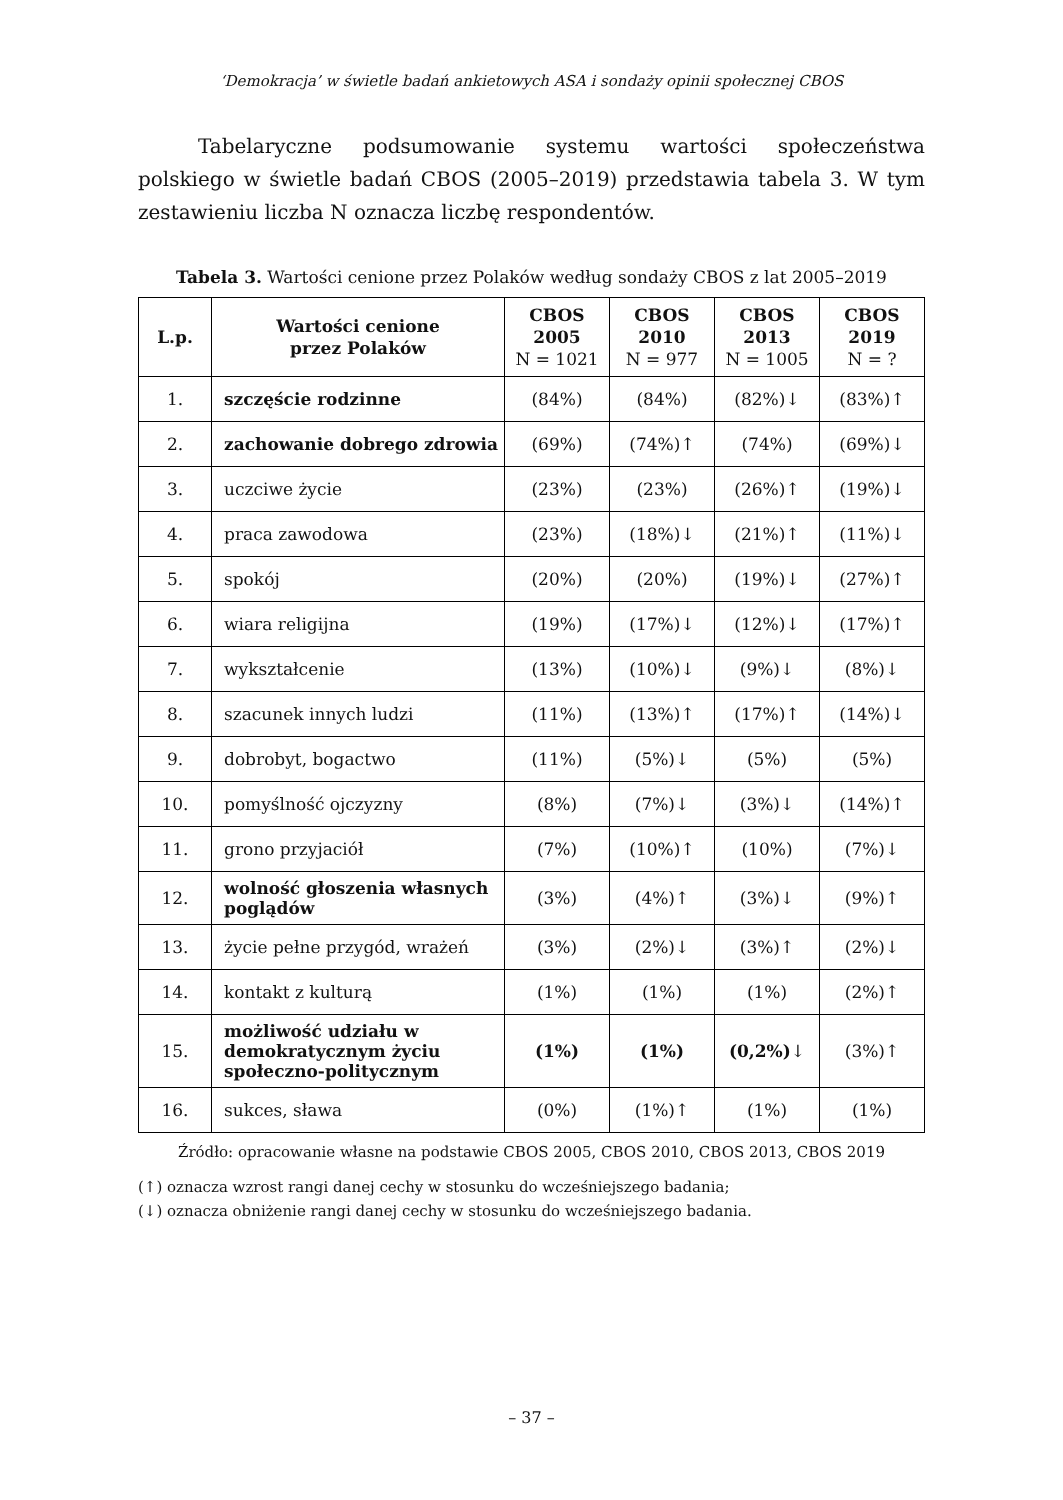‘Demokracja’ w świetle badań ankietowych ASA i sondaży opinii społecznej CBOS
Tabelaryczne podsumowanie systemu wartości społeczeństwa polskiego w świetle badań CBOS (2005–2019) przedstawia tabela 3. W tym zestawieniu liczba N oznacza liczbę respondentów.
Tabela 3. Wartości cenione przez Polaków według sondaży CBOS z lat 2005–2019
| L.p. | Wartości cenione przez Polaków | CBOS 2005 N = 1021 | CBOS 2010 N = 977 | CBOS 2013 N = 1005 | CBOS 2019 N = ? |
| --- | --- | --- | --- | --- | --- |
| 1. | szczęście rodzinne | (84%) | (84%) | (82%)↓ | (83%)↑ |
| 2. | zachowanie dobrego zdrowia | (69%) | (74%)↑ | (74%) | (69%)↓ |
| 3. | uczciwe życie | (23%) | (23%) | (26%)↑ | (19%)↓ |
| 4. | praca zawodowa | (23%) | (18%)↓ | (21%)↑ | (11%)↓ |
| 5. | spokój | (20%) | (20%) | (19%)↓ | (27%)↑ |
| 6. | wiara religijna | (19%) | (17%)↓ | (12%)↓ | (17%)↑ |
| 7. | wykształcenie | (13%) | (10%)↓ | (9%)↓ | (8%)↓ |
| 8. | szacunek innych ludzi | (11%) | (13%)↑ | (17%)↑ | (14%)↓ |
| 9. | dobrobyt, bogactwo | (11%) | (5%)↓ | (5%) | (5%) |
| 10. | pomyślność ojczyzny | (8%) | (7%)↓ | (3%)↓ | (14%)↑ |
| 11. | grono przyjaciół | (7%) | (10%)↑ | (10%) | (7%)↓ |
| 12. | wolność głoszenia własnych poglądów | (3%) | (4%)↑ | (3%)↓ | (9%)↑ |
| 13. | życie pełne przygód, wrażeń | (3%) | (2%)↓ | (3%)↑ | (2%)↓ |
| 14. | kontakt z kulturą | (1%) | (1%) | (1%) | (2%)↑ |
| 15. | możliwość udziału w demokratycznym życiu społeczno-politycznym | (1%) | (1%) | (0,2%) ↓ | (3%)↑ |
| 16. | sukces, sława | (0%) | (1%)↑ | (1%) | (1%) |
Źródło: opracowanie własne na podstawie CBOS 2005, CBOS 2010, CBOS 2013, CBOS 2019
(↑) oznacza wzrost rangi danej cechy w stosunku do wcześniejszego badania;
(↓) oznacza obniżenie rangi danej cechy w stosunku do wcześniejszego badania.
– 37 –